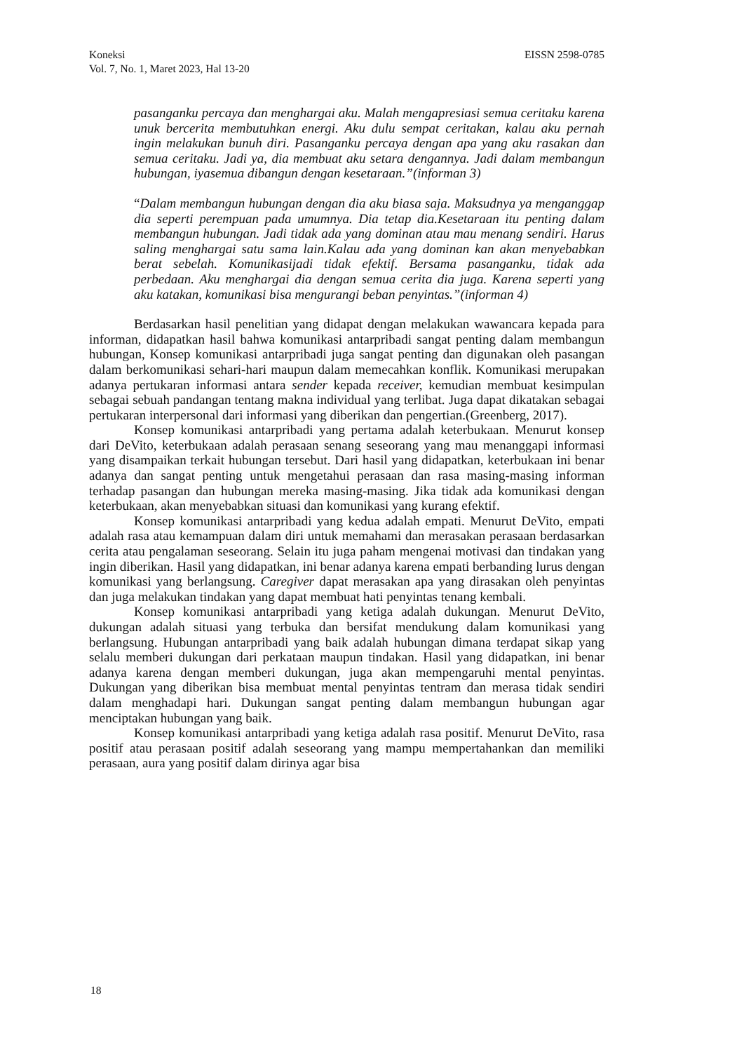EISSN 2598-0785 Koneksi
Vol. 7, No. 1, Maret 2023, Hal 13-20
pasanganku percaya dan menghargai aku. Malah mengapresiasi semua ceritaku karena unuk bercerita membutuhkan energi. Aku dulu sempat ceritakan, kalau aku pernah ingin melakukan bunuh diri. Pasanganku percaya dengan apa yang aku rasakan dan semua ceritaku. Jadi ya, dia membuat aku setara dengannya. Jadi dalam membangun hubungan, iyasemua dibangun dengan kesetaraan.”(informan 3)
“Dalam membangun hubungan dengan dia aku biasa saja. Maksudnya ya menganggap dia seperti perempuan pada umumnya. Dia tetap dia.Kesetaraan itu penting dalam membangun hubungan. Jadi tidak ada yang dominan atau mau menang sendiri. Harus saling menghargai satu sama lain.Kalau ada yang dominan kan akan menyebabkan berat sebelah. Komunikasijadi tidak efektif. Bersama pasanganku, tidak ada perbedaan. Aku menghargai dia dengan semua cerita dia juga. Karena seperti yang aku katakan, komunikasi bisa mengurangi beban penyintas.”(informan 4)
Berdasarkan hasil penelitian yang didapat dengan melakukan wawancara kepada para informan, didapatkan hasil bahwa komunikasi antarpribadi sangat penting dalam membangun hubungan, Konsep komunikasi antarpribadi juga sangat penting dan digunakan oleh pasangan dalam berkomunikasi sehari-hari maupun dalam memecahkan konflik. Komunikasi merupakan adanya pertukaran informasi antara sender kepada receiver, kemudian membuat kesimpulan sebagai sebuah pandangan tentang makna individual yang terlibat. Juga dapat dikatakan sebagai pertukaran interpersonal dari informasi yang diberikan dan pengertian.(Greenberg, 2017).
Konsep komunikasi antarpribadi yang pertama adalah keterbukaan. Menurut konsep dari DeVito, keterbukaan adalah perasaan senang seseorang yang mau menanggapi informasi yang disampaikan terkait hubungan tersebut. Dari hasil yang didapatkan, keterbukaan ini benar adanya dan sangat penting untuk mengetahui perasaan dan rasa masing-masing informan terhadap pasangan dan hubungan mereka masing-masing. Jika tidak ada komunikasi dengan keterbukaan, akan menyebabkan situasi dan komunikasi yang kurang efektif.
Konsep komunikasi antarpribadi yang kedua adalah empati. Menurut DeVito, empati adalah rasa atau kemampuan dalam diri untuk memahami dan merasakan perasaan berdasarkan cerita atau pengalaman seseorang. Selain itu juga paham mengenai motivasi dan tindakan yang ingin diberikan. Hasil yang didapatkan, ini benar adanya karena empati berbanding lurus dengan komunikasi yang berlangsung. Caregiver dapat merasakan apa yang dirasakan oleh penyintas dan juga melakukan tindakan yang dapat membuat hati penyintas tenang kembali.
Konsep komunikasi antarpribadi yang ketiga adalah dukungan. Menurut DeVito, dukungan adalah situasi yang terbuka dan bersifat mendukung dalam komunikasi yang berlangsung. Hubungan antarpribadi yang baik adalah hubungan dimana terdapat sikap yang selalu memberi dukungan dari perkataan maupun tindakan. Hasil yang didapatkan, ini benar adanya karena dengan memberi dukungan, juga akan mempengaruhi mental penyintas. Dukungan yang diberikan bisa membuat mental penyintas tentram dan merasa tidak sendiri dalam menghadapi hari. Dukungan sangat penting dalam membangun hubungan agar menciptakan hubungan yang baik.
Konsep komunikasi antarpribadi yang ketiga adalah rasa positif. Menurut DeVito, rasa positif atau perasaan positif adalah seseorang yang mampu mempertahankan dan memiliki perasaan, aura yang positif dalam dirinya agar bisa
18